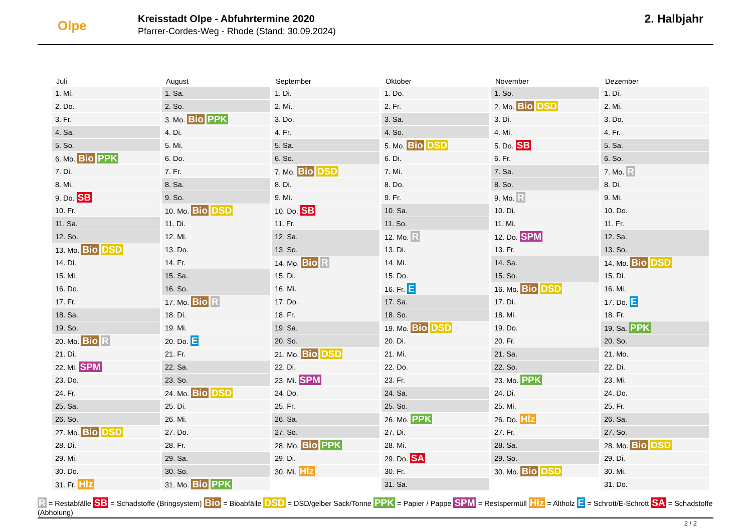Olpe
Kreisstadt Olpe - Abfuhrtermine 2020
Pfarrer-Cordes-Weg - Rhode (Stand: 30.09.2024)
2. Halbjahr
| Juli | August | September | Oktober | November | Dezember |
| --- | --- | --- | --- | --- | --- |
| 1. Mi. | 1. Sa. | 1. Di. | 1. Do. | 1. So. | 1. Di. |
| 2. Do. | 2. So. | 2. Mi. | 2. Fr. | 2. Mo. Bio DSD | 2. Mi. |
| 3. Fr. | 3. Mo. Bio PPK | 3. Do. | 3. Sa. | 3. Di. | 3. Do. |
| 4. Sa. | 4. Di. | 4. Fr. | 4. So. | 4. Mi. | 4. Fr. |
| 5. So. | 5. Mi. | 5. Sa. | 5. Mo. Bio DSD | 5. Do. SB | 5. Sa. |
| 6. Mo. Bio PPK | 6. Do. | 6. So. | 6. Di. | 6. Fr. | 6. So. |
| 7. Di. | 7. Fr. | 7. Mo. Bio DSD | 7. Mi. | 7. Sa. | 7. Mo. R |
| 8. Mi. | 8. Sa. | 8. Di. | 8. Do. | 8. So. | 8. Di. |
| 9. Do. SB | 9. So. | 9. Mi. | 9. Fr. | 9. Mo. R | 9. Mi. |
| 10. Fr. | 10. Mo. Bio DSD | 10. Do. SB | 10. Sa. | 10. Di. | 10. Do. |
| 11. Sa. | 11. Di. | 11. Fr. | 11. So. | 11. Mi. | 11. Fr. |
| 12. So. | 12. Mi. | 12. Sa. | 12. Mo. R | 12. Do. SPM | 12. Sa. |
| 13. Mo. Bio DSD | 13. Do. | 13. So. | 13. Di. | 13. Fr. | 13. So. |
| 14. Di. | 14. Fr. | 14. Mo. Bio R | 14. Mi. | 14. Sa. | 14. Mo. Bio DSD |
| 15. Mi. | 15. Sa. | 15. Di. | 15. Do. | 15. So. | 15. Di. |
| 16. Do. | 16. So. | 16. Mi. | 16. Fr. E | 16. Mo. Bio DSD | 16. Mi. |
| 17. Fr. | 17. Mo. Bio R | 17. Do. | 17. Sa. | 17. Di. | 17. Do. E |
| 18. Sa. | 18. Di. | 18. Fr. | 18. So. | 18. Mi. | 18. Fr. |
| 19. So. | 19. Mi. | 19. Sa. | 19. Mo. Bio DSD | 19. Do. | 19. Sa. PPK |
| 20. Mo. Bio R | 20. Do. E | 20. So. | 20. Di. | 20. Fr. | 20. So. |
| 21. Di. | 21. Fr. | 21. Mo. Bio DSD | 21. Mi. | 21. Sa. | 21. Mo. |
| 22. Mi. SPM | 22. Sa. | 22. Di. | 22. Do. | 22. So. | 22. Di. |
| 23. Do. | 23. So. | 23. Mi. SPM | 23. Fr. | 23. Mo. PPK | 23. Mi. |
| 24. Fr. | 24. Mo. Bio DSD | 24. Do. | 24. Sa. | 24. Di. | 24. Do. |
| 25. Sa. | 25. Di. | 25. Fr. | 25. So. | 25. Mi. | 25. Fr. |
| 26. So. | 26. Mi. | 26. Sa. | 26. Mo. PPK | 26. Do. Hlz | 26. Sa. |
| 27. Mo. Bio DSD | 27. Do. | 27. So. | 27. Di. | 27. Fr. | 27. So. |
| 28. Di. | 28. Fr. | 28. Mo. Bio PPK | 28. Mi. | 28. Sa. | 28. Mo. Bio DSD |
| 29. Mi. | 29. Sa. | 29. Di. | 29. Do. SA | 29. So. | 29. Di. |
| 30. Do. | 30. So. | 30. Mi. Hlz | 30. Fr. | 30. Mo. Bio DSD | 30. Mi. |
| 31. Fr. Hlz | 31. Mo. Bio PPK | | 31. Sa. | | 31. Do. |
R = Restabfälle SB = Schadstoffe (Bringsystem) Bio = Bioabfälle DSD = DSD/gelber Sack/Tonne PPK = Papier / Pappe SPM = Restspermüll Hlz = Altholz E = Schrott/E-Schrott SA = Schadstoffe (Abholung)
2 / 2